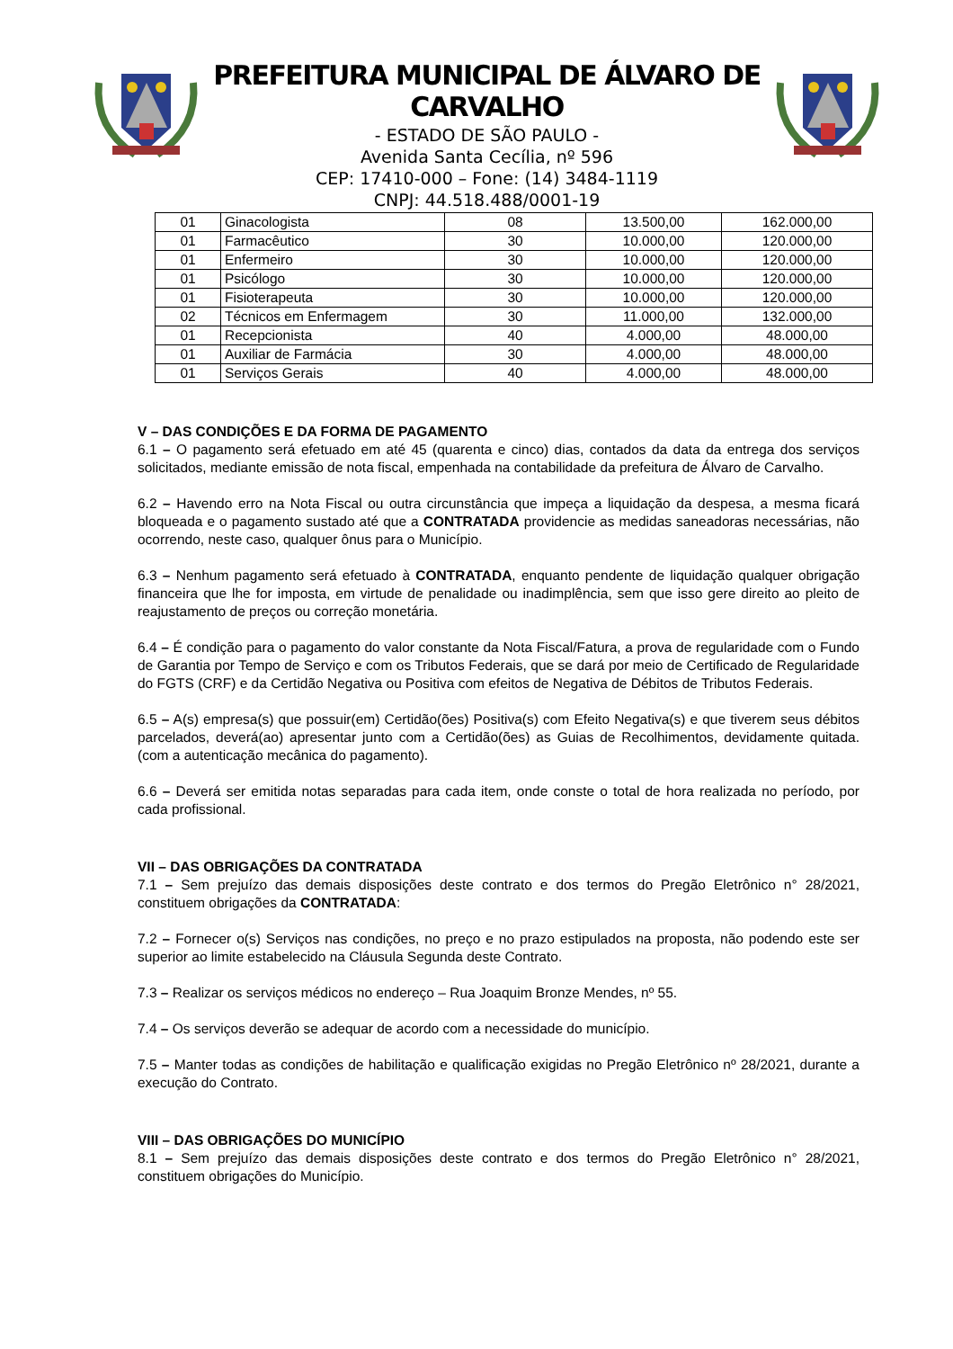PREFEITURA MUNICIPAL DE ÁLVARO DE CARVALHO
- ESTADO DE SÃO PAULO -
Avenida Santa Cecília, nº 596
CEP: 17410-000 – Fone: (14) 3484-1119
CNPJ: 44.518.488/0001-19
| 01 | Ginacologista | 08 | 13.500,00 | 162.000,00 |
| 01 | Farmacêutico | 30 | 10.000,00 | 120.000,00 |
| 01 | Enfermeiro | 30 | 10.000,00 | 120.000,00 |
| 01 | Psicólogo | 30 | 10.000,00 | 120.000,00 |
| 01 | Fisioterapeuta | 30 | 10.000,00 | 120.000,00 |
| 02 | Técnicos em Enfermagem | 30 | 11.000,00 | 132.000,00 |
| 01 | Recepcionista | 40 | 4.000,00 | 48.000,00 |
| 01 | Auxiliar de Farmácia | 30 | 4.000,00 | 48.000,00 |
| 01 | Serviços Gerais | 40 | 4.000,00 | 48.000,00 |
V – DAS CONDIÇÕES E DA FORMA DE PAGAMENTO
6.1 – O pagamento será efetuado em até 45 (quarenta e cinco) dias, contados da data da entrega dos serviços solicitados, mediante emissão de nota fiscal, empenhada na contabilidade da prefeitura de Álvaro de Carvalho.
6.2 – Havendo erro na Nota Fiscal ou outra circunstância que impeça a liquidação da despesa, a mesma ficará bloqueada e o pagamento sustado até que a CONTRATADA providencie as medidas saneadoras necessárias, não ocorrendo, neste caso, qualquer ônus para o Município.
6.3 – Nenhum pagamento será efetuado à CONTRATADA, enquanto pendente de liquidação qualquer obrigação financeira que lhe for imposta, em virtude de penalidade ou inadimplência, sem que isso gere direito ao pleito de reajustamento de preços ou correção monetária.
6.4 – É condição para o pagamento do valor constante da Nota Fiscal/Fatura, a prova de regularidade com o Fundo de Garantia por Tempo de Serviço e com os Tributos Federais, que se dará por meio de Certificado de Regularidade do FGTS (CRF) e da Certidão Negativa ou Positiva com efeitos de Negativa de Débitos de Tributos Federais.
6.5 – A(s) empresa(s) que possuir(em) Certidão(ões) Positiva(s) com Efeito Negativa(s) e que tiverem seus débitos parcelados, deverá(ao) apresentar junto com a Certidão(ões) as Guias de Recolhimentos, devidamente quitada. (com a autenticação mecânica do pagamento).
6.6 – Deverá ser emitida notas separadas para cada item, onde conste o total de hora realizada no período, por cada profissional.
VII – DAS OBRIGAÇÕES DA CONTRATADA
7.1 – Sem prejuízo das demais disposições deste contrato e dos termos do Pregão Eletrônico n° 28/2021, constituem obrigações da CONTRATADA:
7.2 – Fornecer o(s) Serviços nas condições, no preço e no prazo estipulados na proposta, não podendo este ser superior ao limite estabelecido na Cláusula Segunda deste Contrato.
7.3 – Realizar os serviços médicos no endereço – Rua Joaquim Bronze Mendes, nº 55.
7.4 – Os serviços deverão se adequar de acordo com a necessidade do município.
7.5 – Manter todas as condições de habilitação e qualificação exigidas no Pregão Eletrônico nº 28/2021, durante a execução do Contrato.
VIII – DAS OBRIGAÇÕES DO MUNICÍPIO
8.1 – Sem prejuízo das demais disposições deste contrato e dos termos do Pregão Eletrônico n° 28/2021, constituem obrigações do Município.